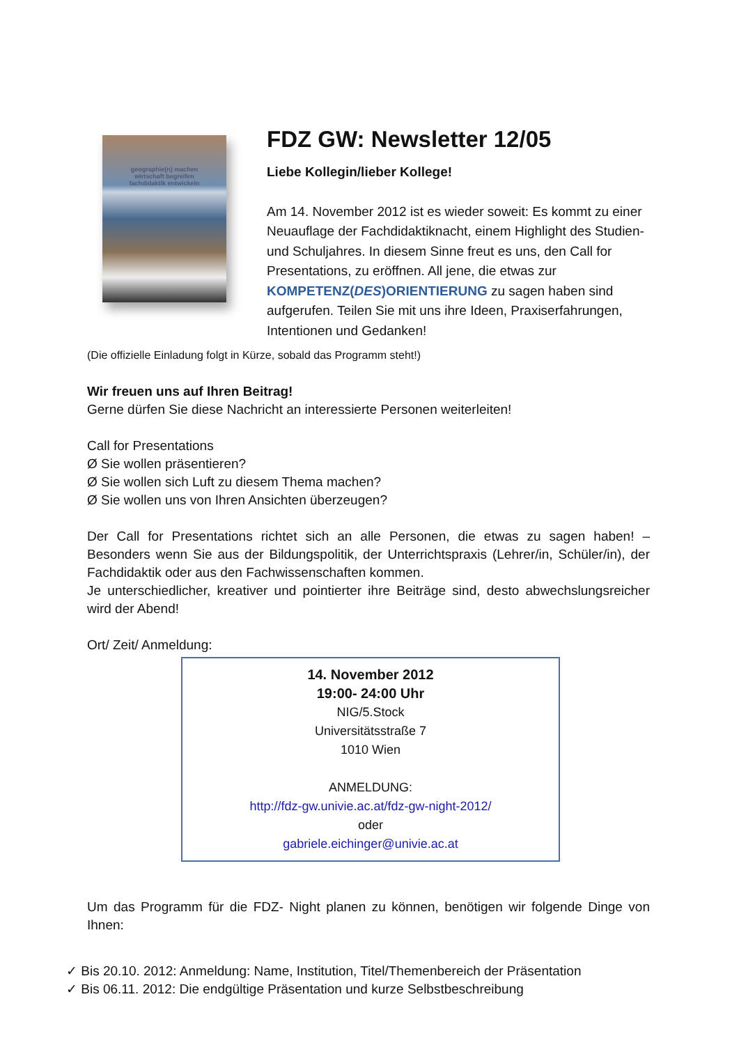geographie(n) machen
wirtschaft begreifen
fachdidaktik entwickeln
FDZ GW: Newsletter 12/05
Liebe Kollegin/lieber Kollege!
Am 14. November 2012 ist es wieder soweit: Es kommt zu einer Neuauflage der Fachdidaktiknacht, einem Highlight des Studien- und Schuljahres. In diesem Sinne freut es uns, den Call for Presentations, zu eröffnen. All jene, die etwas zur KOMPETENZ(DES)ORIENTIERUNG zu sagen haben sind aufgerufen. Teilen Sie mit uns ihre Ideen, Praxiserfahrungen, Intentionen und Gedanken!
(Die offizielle Einladung folgt in Kürze, sobald das Programm steht!)
Wir freuen uns auf Ihren Beitrag!
Gerne dürfen Sie diese Nachricht an interessierte Personen weiterleiten!
Call for Presentations
Ø Sie wollen präsentieren?
Ø Sie wollen sich Luft zu diesem Thema machen?
Ø Sie wollen uns von Ihren Ansichten überzeugen?
Der Call for Presentations richtet sich an alle Personen, die etwas zu sagen haben! – Besonders wenn Sie aus der Bildungspolitik, der Unterrichtspraxis (Lehrer/in, Schüler/in), der Fachdidaktik oder aus den Fachwissenschaften kommen.
Je unterschiedlicher, kreativer und pointierter ihre Beiträge sind, desto abwechslungsreicher wird der Abend!
Ort/ Zeit/ Anmeldung:
14. November 2012
19:00- 24:00 Uhr
NIG/5.Stock
Universitätsstraße 7
1010 Wien
ANMELDUNG:
http://fdz-gw.univie.ac.at/fdz-gw-night-2012/
oder
gabriele.eichinger@univie.ac.at
Um das Programm für die FDZ- Night planen zu können, benötigen wir folgende Dinge von Ihnen:
✓ Bis 20.10. 2012: Anmeldung: Name, Institution, Titel/Themenbereich der Präsentation
✓ Bis 06.11. 2012: Die endgültige Präsentation und kurze Selbstbeschreibung